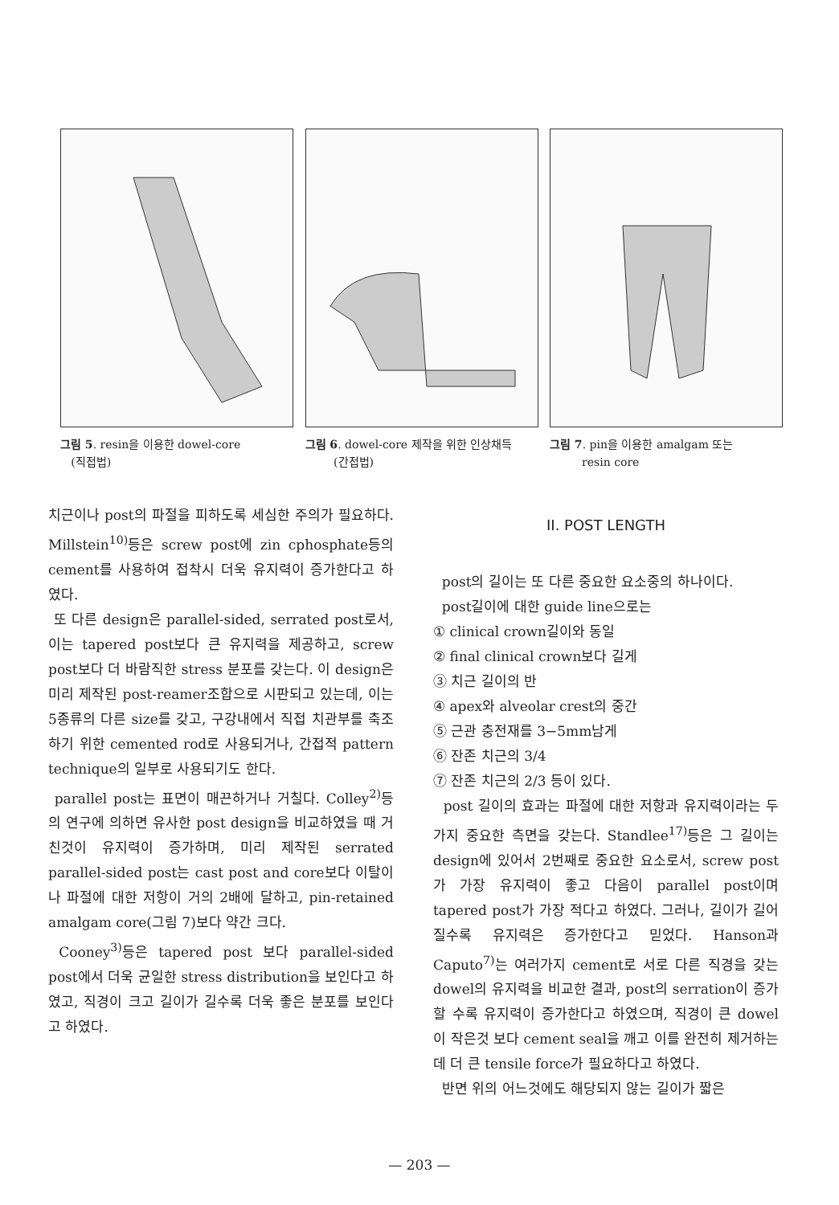그림 5. resin을 이용한 dowel-core
(직접법)
그림 6. dowel-core 제작을 위한 인상채득
(간접법)
그림 7. pin을 이용한 amalgam 또는
resin core
치근이나 post의 파절을 피하도록 세심한 주의가 필요하다. Millstein<sup>10)</sup>등은 screw post에 zin cphosphate등의 cement를 사용하여 접착시 더욱 유지력이 증가한다고 하였다.
또 다른 design은 parallel-sided, serrated post로서, 이는 tapered post보다 큰 유지력을 제공하고, screw post보다 더 바람직한 stress 분포를 갖는다. 이 design은 미리 제작된 post-reamer조합으로 시판되고 있는데, 이는 5종류의 다른 size를 갖고, 구강내에서 직접 치관부를 축조하기 위한 cemented rod로 사용되거나, 간접적 pattern technique의 일부로 사용되기도 한다.
parallel post는 표면이 매끈하거나 거칠다. Colley<sup>2)</sup>등의 연구에 의하면 유사한 post design을 비교하였을 때 거친것이 유지력이 증가하며, 미리 제작된 serrated parallel-sided post는 cast post and core보다 이탈이나 파절에 대한 저항이 거의 2배에 달하고, pin-retained amalgam core(그림 7)보다 약간 크다.
Cooney<sup>3)</sup>등은 tapered post 보다 parallel-sided post에서 더욱 균일한 stress distribution을 보인다고 하였고, 직경이 크고 길이가 길수록 더욱 좋은 분포를 보인다고 하였다.
II. POST LENGTH
post의 길이는 또 다른 중요한 요소중의 하나이다.
post길이에 대한 guide line으로는
① clinical crown길이와 동일
② final clinical crown보다 길게
③ 치근 길이의 반
④ apex와 alveolar crest의 중간
⑤ 근관 충전재를 3−5mm남게
⑥ 잔존 치근의 3/4
⑦ 잔존 치근의 2/3 등이 있다.
post 길이의 효과는 파절에 대한 저항과 유지력이라는 두가지 중요한 측면을 갖는다. Standlee<sup>17)</sup>등은 그 길이는 design에 있어서 2번째로 중요한 요소로서, screw post가 가장 유지력이 좋고 다음이 parallel post이며 tapered post가 가장 적다고 하였다. 그러나, 길이가 길어질수록 유지력은 증가한다고 믿었다. Hanson과 Caputo<sup>7)</sup>는 여러가지 cement로 서로 다른 직경을 갖는 dowel의 유지력을 비교한 결과, post의 serration이 증가할 수록 유지력이 증가한다고 하였으며, 직경이 큰 dowel이 작은것 보다 cement seal을 깨고 이를 완전히 제거하는데 더 큰 tensile force가 필요하다고 하였다.
반면 위의 어느것에도 해당되지 않는 길이가 짧은
— 203 —